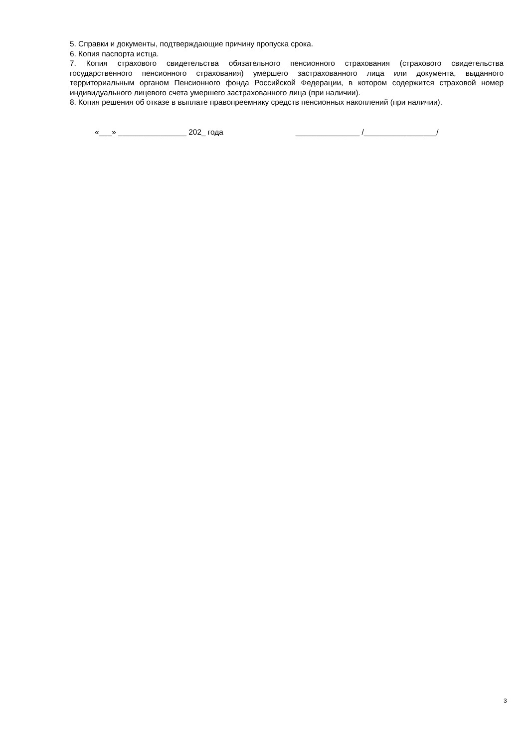5. Справки и документы, подтверждающие причину пропуска срока.
6. Копия паспорта истца.
7. Копия страхового свидетельства обязательного пенсионного страхования (страхового свидетельства государственного пенсионного страхования) умершего застрахованного лица или документа, выданного территориальным органом Пенсионного фонда Российской Федерации, в котором содержится страховой номер индивидуального лицевого счета умершего застрахованного лица (при наличии).
8. Копия решения об отказе в выплате правопреемнику средств пенсионных накоплений (при наличии).
«___» ________________ 202_ года _______________ /_________________/
3